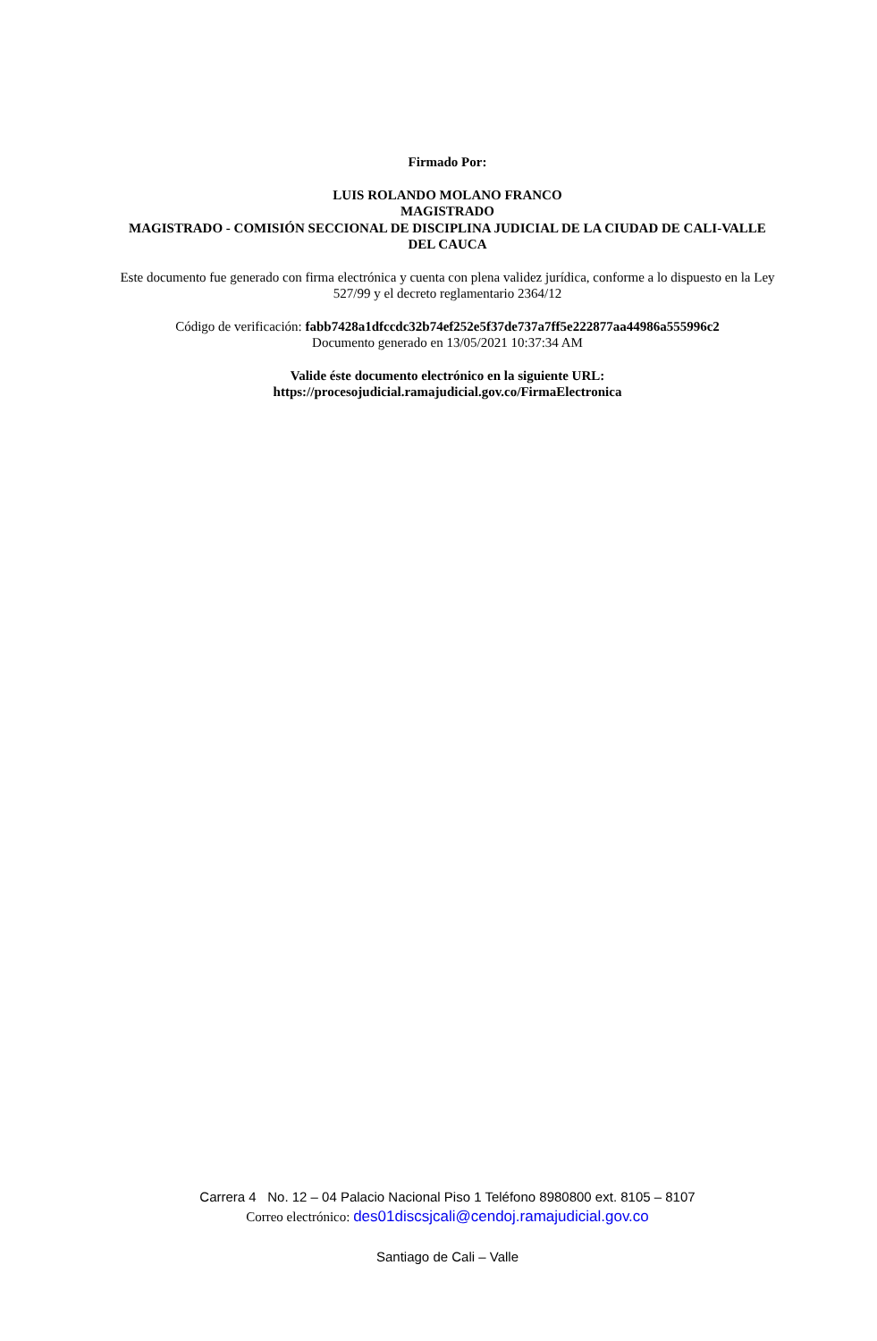Firmado Por:
LUIS ROLANDO MOLANO FRANCO
MAGISTRADO
MAGISTRADO - COMISIÓN SECCIONAL DE DISCIPLINA JUDICIAL DE LA CIUDAD DE CALI-VALLE DEL CAUCA
Este documento fue generado con firma electrónica y cuenta con plena validez jurídica, conforme a lo dispuesto en la Ley 527/99 y el decreto reglamentario 2364/12
Código de verificación: fabb7428a1dfccdc32b74ef252e5f37de737a7ff5e222877aa44986a555996c2
Documento generado en 13/05/2021 10:37:34 AM
Valide éste documento electrónico en la siguiente URL:
https://procesojudicial.ramajudicial.gov.co/FirmaElectronica
Carrera 4 No. 12 – 04 Palacio Nacional Piso 1 Teléfono 8980800 ext. 8105 – 8107
Correo electrónico: des01discsjcali@cendoj.ramajudicial.gov.co
Santiago de Cali – Valle